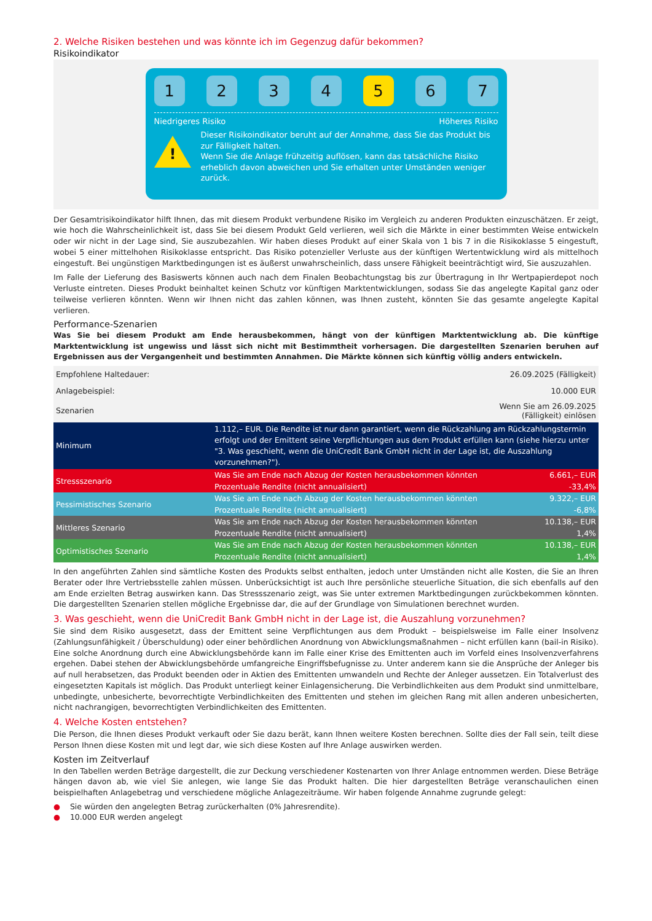2. Welche Risiken bestehen und was könnte ich im Gegenzug dafür bekommen?
Risikoindikator
1 2 3 4 5 6 7
Niedrigeres Risiko Höheres Risiko
!
Dieser Risikoindikator beruht auf der Annahme, dass Sie das Produkt bis zur Fälligkeit halten.
Wenn Sie die Anlage frühzeitig auflösen, kann das tatsächliche Risiko erheblich davon abweichen und Sie erhalten unter Umständen weniger zurück.
Der Gesamtrisikoindikator hilft Ihnen, das mit diesem Produkt verbundene Risiko im Vergleich zu anderen Produkten einzuschätzen. Er zeigt, wie hoch die Wahrscheinlichkeit ist, dass Sie bei diesem Produkt Geld verlieren, weil sich die Märkte in einer bestimmten Weise entwickeln oder wir nicht in der Lage sind, Sie auszubezahlen. Wir haben dieses Produkt auf einer Skala von 1 bis 7 in die Risikoklasse 5 eingestuft, wobei 5 einer mittelhohen Risikoklasse entspricht. Das Risiko potenzieller Verluste aus der künftigen Wertentwicklung wird als mittelhoch eingestuft. Bei ungünstigen Marktbedingungen ist es äußerst unwahrscheinlich, dass unsere Fähigkeit beeinträchtigt wird, Sie auszuzahlen.
Im Falle der Lieferung des Basiswerts können auch nach dem Finalen Beobachtungstag bis zur Übertragung in Ihr Wertpapierdepot noch Verluste eintreten. Dieses Produkt beinhaltet keinen Schutz vor künftigen Marktentwicklungen, sodass Sie das angelegte Kapital ganz oder teilweise verlieren könnten. Wenn wir Ihnen nicht das zahlen können, was Ihnen zusteht, könnten Sie das gesamte angelegte Kapital verlieren.
Performance-Szenarien
Was Sie bei diesem Produkt am Ende herausbekommen, hängt von der künftigen Marktentwicklung ab. Die künftige Marktentwicklung ist ungewiss und lässt sich nicht mit Bestimmtheit vorhersagen. Die dargestellten Szenarien beruhen auf Ergebnissen aus der Vergangenheit und bestimmten Annahmen. Die Märkte können sich künftig völlig anders entwickeln.
| Empfohlene Haltedauer: | 26.09.2025 (Fälligkeit) | |
| Anlagebeispiel: | 10.000 EUR | |
| Szenarien | Wenn Sie am 26.09.2025 (Fälligkeit) einlösen | |
| Minimum | 1.112,– EUR. Die Rendite ist nur dann garantiert, wenn die Rückzahlung am Rückzahlungstermin erfolgt und der Emittent seine Verpflichtungen aus dem Produkt erfüllen kann (siehe hierzu unter "3. Was geschieht, wenn die UniCredit Bank GmbH nicht in der Lage ist, die Auszahlung vorzunehmen?"). | |
| Stressszenario | Was Sie am Ende nach Abzug der Kosten herausbekommen könnten | 6.661,– EUR |
| | Prozentuale Rendite (nicht annualisiert) | -33,4% |
| Pessimistisches Szenario | Was Sie am Ende nach Abzug der Kosten herausbekommen könnten | 9.322,– EUR |
| | Prozentuale Rendite (nicht annualisiert) | -6,8% |
| Mittleres Szenario | Was Sie am Ende nach Abzug der Kosten herausbekommen könnten | 10.138,– EUR |
| | Prozentuale Rendite (nicht annualisiert) | 1,4% |
| Optimistisches Szenario | Was Sie am Ende nach Abzug der Kosten herausbekommen könnten | 10.138,– EUR |
| | Prozentuale Rendite (nicht annualisiert) | 1,4% |
In den angeführten Zahlen sind sämtliche Kosten des Produkts selbst enthalten, jedoch unter Umständen nicht alle Kosten, die Sie an Ihren Berater oder Ihre Vertriebsstelle zahlen müssen. Unberücksichtigt ist auch Ihre persönliche steuerliche Situation, die sich ebenfalls auf den am Ende erzielten Betrag auswirken kann. Das Stressszenario zeigt, was Sie unter extremen Marktbedingungen zurückbekommen könnten. Die dargestellten Szenarien stellen mögliche Ergebnisse dar, die auf der Grundlage von Simulationen berechnet wurden.
3. Was geschieht, wenn die UniCredit Bank GmbH nicht in der Lage ist, die Auszahlung vorzunehmen?
Sie sind dem Risiko ausgesetzt, dass der Emittent seine Verpflichtungen aus dem Produkt – beispielsweise im Falle einer Insolvenz (Zahlungsunfähigkeit / Überschuldung) oder einer behördlichen Anordnung von Abwicklungsmaßnahmen – nicht erfüllen kann (bail-in Risiko). Eine solche Anordnung durch eine Abwicklungsbehörde kann im Falle einer Krise des Emittenten auch im Vorfeld eines Insolvenzverfahrens ergehen. Dabei stehen der Abwicklungsbehörde umfangreiche Eingriffsbefugnisse zu. Unter anderem kann sie die Ansprüche der Anleger bis auf null herabsetzen, das Produkt beenden oder in Aktien des Emittenten umwandeln und Rechte der Anleger aussetzen. Ein Totalverlust des eingesetzten Kapitals ist möglich. Das Produkt unterliegt keiner Einlagensicherung. Die Verbindlichkeiten aus dem Produkt sind unmittelbare, unbedingte, unbesicherte, bevorrechtigte Verbindlichkeiten des Emittenten und stehen im gleichen Rang mit allen anderen unbesicherten, nicht nachrangigen, bevorrechtigten Verbindlichkeiten des Emittenten.
4. Welche Kosten entstehen?
Die Person, die Ihnen dieses Produkt verkauft oder Sie dazu berät, kann Ihnen weitere Kosten berechnen. Sollte dies der Fall sein, teilt diese Person Ihnen diese Kosten mit und legt dar, wie sich diese Kosten auf Ihre Anlage auswirken werden.
Kosten im Zeitverlauf
In den Tabellen werden Beträge dargestellt, die zur Deckung verschiedener Kostenarten von Ihrer Anlage entnommen werden. Diese Beträge hängen davon ab, wie viel Sie anlegen, wie lange Sie das Produkt halten. Die hier dargestellten Beträge veranschaulichen einen beispielhaften Anlagebetrag und verschiedene mögliche Anlagezeiträume. Wir haben folgende Annahme zugrunde gelegt:
● Sie würden den angelegten Betrag zurückerhalten (0% Jahresrendite).
● 10.000 EUR werden angelegt